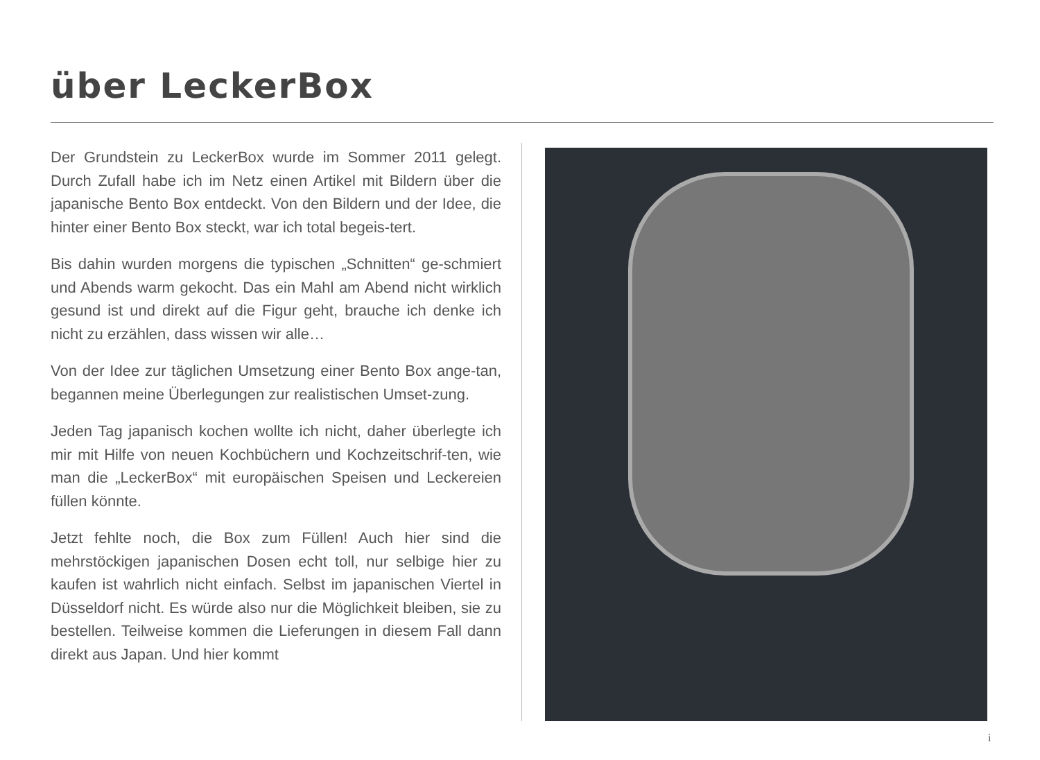über LeckerBox
Der Grundstein zu LeckerBox wurde im Sommer 2011 gelegt. Durch Zufall habe ich im Netz einen Artikel mit Bildern über die japanische Bento Box entdeckt. Von den Bildern und der Idee, die hinter einer Bento Box steckt, war ich total begeis-tert.
Bis dahin wurden morgens die typischen „Schnitten“ ge-schmiert und Abends warm gekocht. Das ein Mahl am Abend nicht wirklich gesund ist und direkt auf die Figur geht, brauche ich denke ich nicht zu erzählen, dass wissen wir alle…
Von der Idee zur täglichen Umsetzung einer Bento Box ange-tan, begannen meine Überlegungen zur realistischen Umset-zung.
Jeden Tag japanisch kochen wollte ich nicht, daher überlegte ich mir mit Hilfe von neuen Kochbüchern und Kochzeitschrif-ten, wie man die „LeckerBox“ mit europäischen Speisen und Leckereien füllen könnte.
Jetzt fehlte noch, die Box zum Füllen! Auch hier sind die mehrstöckigen japanischen Dosen echt toll, nur selbige hier zu kaufen ist wahrlich nicht einfach. Selbst im japanischen Viertel in Düsseldorf nicht. Es würde also nur die Möglichkeit bleiben, sie zu bestellen. Teilweise kommen die Lieferungen in diesem Fall dann direkt aus Japan. Und hier kommt
i